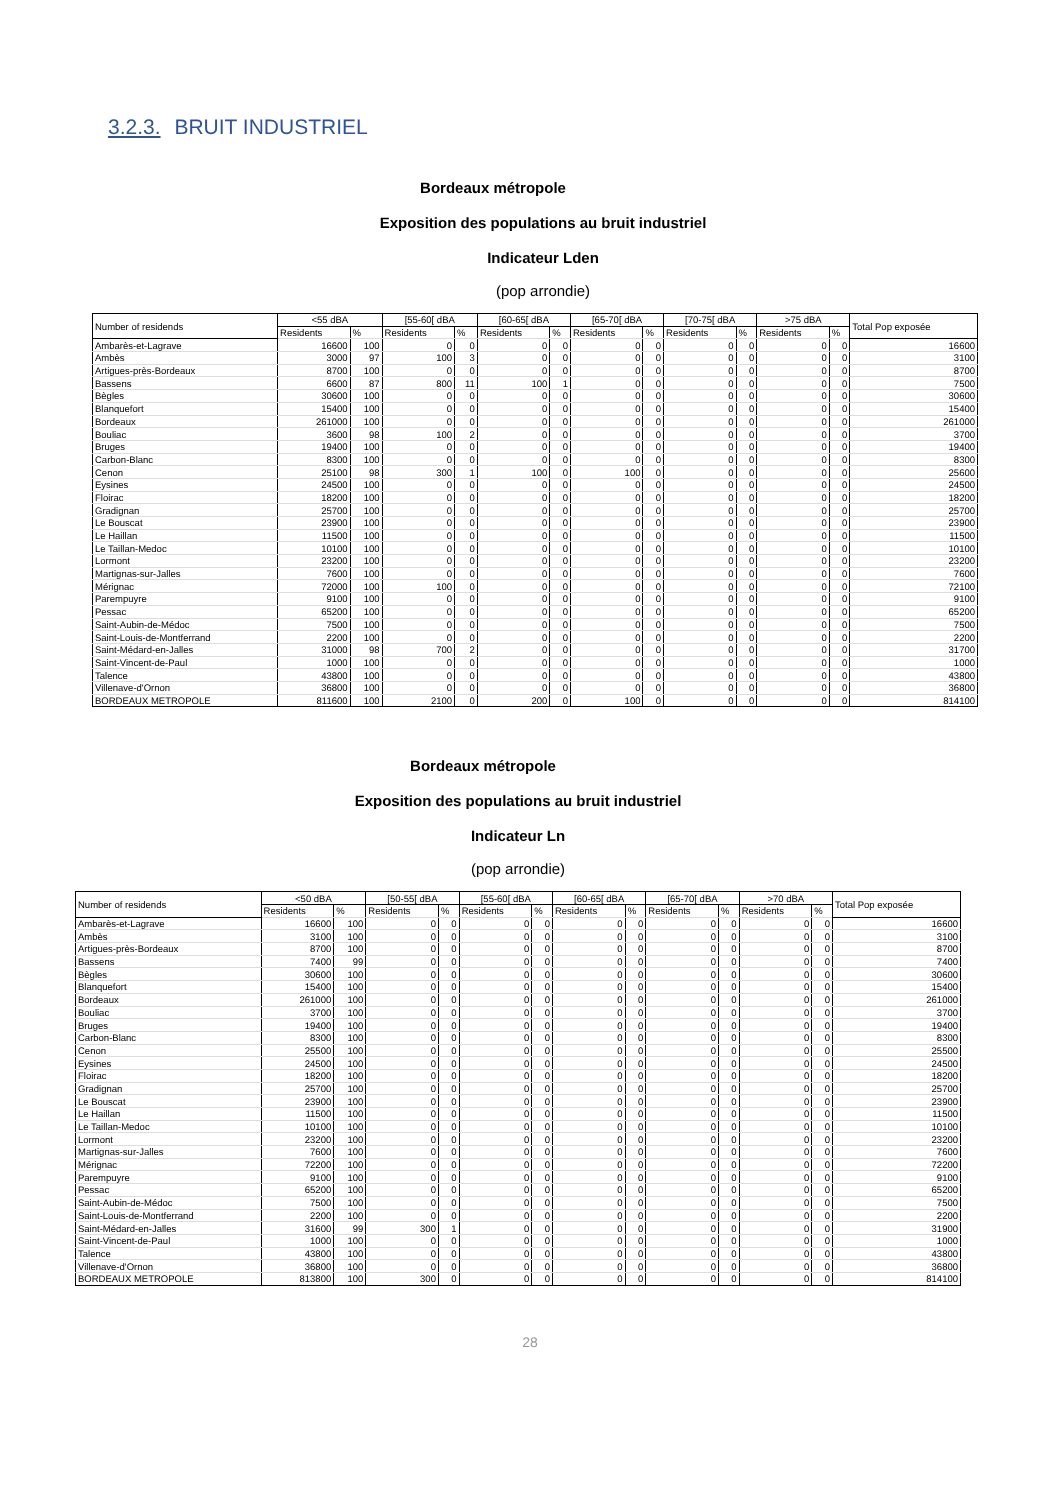3.2.3. BRUIT INDUSTRIEL
Bordeaux métropole
Exposition des populations au bruit industriel
Indicateur Lden
(pop arrondie)
| Number of residends | <55 dBA | | [55-60[ dBA | | [60-65[ dBA | | [65-70[ dBA | | [70-75[ dBA | | >75 dBA | | Total Pop exposée |
| --- | --- | --- | --- | --- | --- | --- | --- | --- | --- | --- | --- | --- | --- |
| | Residents | % | Residents | % | Residents | % | Residents | % | Residents | % | Residents | % | |
| Ambarès-et-Lagrave | 16600 | 100 | 0 | 0 | 0 | 0 | 0 | 0 | 0 | 0 | 0 | 0 | 16600 |
| Ambès | 3000 | 97 | 100 | 3 | 0 | 0 | 0 | 0 | 0 | 0 | 0 | 0 | 3100 |
| Artigues-près-Bordeaux | 8700 | 100 | 0 | 0 | 0 | 0 | 0 | 0 | 0 | 0 | 0 | 0 | 8700 |
| Bassens | 6600 | 87 | 800 | 11 | 100 | 1 | 0 | 0 | 0 | 0 | 0 | 0 | 7500 |
| Bègles | 30600 | 100 | 0 | 0 | 0 | 0 | 0 | 0 | 0 | 0 | 0 | 0 | 30600 |
| Blanquefort | 15400 | 100 | 0 | 0 | 0 | 0 | 0 | 0 | 0 | 0 | 0 | 0 | 15400 |
| Bordeaux | 261000 | 100 | 0 | 0 | 0 | 0 | 0 | 0 | 0 | 0 | 0 | 0 | 261000 |
| Bouliac | 3600 | 98 | 100 | 2 | 0 | 0 | 0 | 0 | 0 | 0 | 0 | 0 | 3700 |
| Bruges | 19400 | 100 | 0 | 0 | 0 | 0 | 0 | 0 | 0 | 0 | 0 | 0 | 19400 |
| Carbon-Blanc | 8300 | 100 | 0 | 0 | 0 | 0 | 0 | 0 | 0 | 0 | 0 | 0 | 8300 |
| Cenon | 25100 | 98 | 300 | 1 | 100 | 0 | 100 | 0 | 0 | 0 | 0 | 0 | 25600 |
| Eysines | 24500 | 100 | 0 | 0 | 0 | 0 | 0 | 0 | 0 | 0 | 0 | 0 | 24500 |
| Floirac | 18200 | 100 | 0 | 0 | 0 | 0 | 0 | 0 | 0 | 0 | 0 | 0 | 18200 |
| Gradignan | 25700 | 100 | 0 | 0 | 0 | 0 | 0 | 0 | 0 | 0 | 0 | 0 | 25700 |
| Le Bouscat | 23900 | 100 | 0 | 0 | 0 | 0 | 0 | 0 | 0 | 0 | 0 | 0 | 23900 |
| Le Haillan | 11500 | 100 | 0 | 0 | 0 | 0 | 0 | 0 | 0 | 0 | 0 | 0 | 11500 |
| Le Taillan-Medoc | 10100 | 100 | 0 | 0 | 0 | 0 | 0 | 0 | 0 | 0 | 0 | 0 | 10100 |
| Lormont | 23200 | 100 | 0 | 0 | 0 | 0 | 0 | 0 | 0 | 0 | 0 | 0 | 23200 |
| Martignas-sur-Jalles | 7600 | 100 | 0 | 0 | 0 | 0 | 0 | 0 | 0 | 0 | 0 | 0 | 7600 |
| Mérignac | 72000 | 100 | 100 | 0 | 0 | 0 | 0 | 0 | 0 | 0 | 0 | 0 | 72100 |
| Parempuyre | 9100 | 100 | 0 | 0 | 0 | 0 | 0 | 0 | 0 | 0 | 0 | 0 | 9100 |
| Pessac | 65200 | 100 | 0 | 0 | 0 | 0 | 0 | 0 | 0 | 0 | 0 | 0 | 65200 |
| Saint-Aubin-de-Médoc | 7500 | 100 | 0 | 0 | 0 | 0 | 0 | 0 | 0 | 0 | 0 | 0 | 7500 |
| Saint-Louis-de-Montferrand | 2200 | 100 | 0 | 0 | 0 | 0 | 0 | 0 | 0 | 0 | 0 | 0 | 2200 |
| Saint-Médard-en-Jalles | 31000 | 98 | 700 | 2 | 0 | 0 | 0 | 0 | 0 | 0 | 0 | 0 | 31700 |
| Saint-Vincent-de-Paul | 1000 | 100 | 0 | 0 | 0 | 0 | 0 | 0 | 0 | 0 | 0 | 0 | 1000 |
| Talence | 43800 | 100 | 0 | 0 | 0 | 0 | 0 | 0 | 0 | 0 | 0 | 0 | 43800 |
| Villenave-d'Ornon | 36800 | 100 | 0 | 0 | 0 | 0 | 0 | 0 | 0 | 0 | 0 | 0 | 36800 |
| BORDEAUX METROPOLE | 811600 | 100 | 2100 | 0 | 200 | 0 | 100 | 0 | 0 | 0 | 0 | 0 | 814100 |
Bordeaux métropole
Exposition des populations au bruit industriel
Indicateur Ln
(pop arrondie)
| Number of residends | <50 dBA | | [50-55[ dBA | | [55-60[ dBA | | [60-65[ dBA | | [65-70[ dBA | | >70 dBA | | Total Pop exposée |
| --- | --- | --- | --- | --- | --- | --- | --- | --- | --- | --- | --- | --- | --- |
| | Residents | % | Residents | % | Residents | % | Residents | % | Residents | % | Residents | % | |
| Ambarès-et-Lagrave | 16600 | 100 | 0 | 0 | 0 | 0 | 0 | 0 | 0 | 0 | 0 | 0 | 16600 |
| Ambès | 3100 | 100 | 0 | 0 | 0 | 0 | 0 | 0 | 0 | 0 | 0 | 0 | 3100 |
| Artigues-près-Bordeaux | 8700 | 100 | 0 | 0 | 0 | 0 | 0 | 0 | 0 | 0 | 0 | 0 | 8700 |
| Bassens | 7400 | 99 | 0 | 0 | 0 | 0 | 0 | 0 | 0 | 0 | 0 | 0 | 7400 |
| Bègles | 30600 | 100 | 0 | 0 | 0 | 0 | 0 | 0 | 0 | 0 | 0 | 0 | 30600 |
| Blanquefort | 15400 | 100 | 0 | 0 | 0 | 0 | 0 | 0 | 0 | 0 | 0 | 0 | 15400 |
| Bordeaux | 261000 | 100 | 0 | 0 | 0 | 0 | 0 | 0 | 0 | 0 | 0 | 0 | 261000 |
| Bouliac | 3700 | 100 | 0 | 0 | 0 | 0 | 0 | 0 | 0 | 0 | 0 | 0 | 3700 |
| Bruges | 19400 | 100 | 0 | 0 | 0 | 0 | 0 | 0 | 0 | 0 | 0 | 0 | 19400 |
| Carbon-Blanc | 8300 | 100 | 0 | 0 | 0 | 0 | 0 | 0 | 0 | 0 | 0 | 0 | 8300 |
| Cenon | 25500 | 100 | 0 | 0 | 0 | 0 | 0 | 0 | 0 | 0 | 0 | 0 | 25500 |
| Eysines | 24500 | 100 | 0 | 0 | 0 | 0 | 0 | 0 | 0 | 0 | 0 | 0 | 24500 |
| Floirac | 18200 | 100 | 0 | 0 | 0 | 0 | 0 | 0 | 0 | 0 | 0 | 0 | 18200 |
| Gradignan | 25700 | 100 | 0 | 0 | 0 | 0 | 0 | 0 | 0 | 0 | 0 | 0 | 25700 |
| Le Bouscat | 23900 | 100 | 0 | 0 | 0 | 0 | 0 | 0 | 0 | 0 | 0 | 0 | 23900 |
| Le Haillan | 11500 | 100 | 0 | 0 | 0 | 0 | 0 | 0 | 0 | 0 | 0 | 0 | 11500 |
| Le Taillan-Medoc | 10100 | 100 | 0 | 0 | 0 | 0 | 0 | 0 | 0 | 0 | 0 | 0 | 10100 |
| Lormont | 23200 | 100 | 0 | 0 | 0 | 0 | 0 | 0 | 0 | 0 | 0 | 0 | 23200 |
| Martignas-sur-Jalles | 7600 | 100 | 0 | 0 | 0 | 0 | 0 | 0 | 0 | 0 | 0 | 0 | 7600 |
| Mérignac | 72200 | 100 | 0 | 0 | 0 | 0 | 0 | 0 | 0 | 0 | 0 | 0 | 72200 |
| Parempuyre | 9100 | 100 | 0 | 0 | 0 | 0 | 0 | 0 | 0 | 0 | 0 | 0 | 9100 |
| Pessac | 65200 | 100 | 0 | 0 | 0 | 0 | 0 | 0 | 0 | 0 | 0 | 0 | 65200 |
| Saint-Aubin-de-Médoc | 7500 | 100 | 0 | 0 | 0 | 0 | 0 | 0 | 0 | 0 | 0 | 0 | 7500 |
| Saint-Louis-de-Montferrand | 2200 | 100 | 0 | 0 | 0 | 0 | 0 | 0 | 0 | 0 | 0 | 0 | 2200 |
| Saint-Médard-en-Jalles | 31600 | 99 | 300 | 1 | 0 | 0 | 0 | 0 | 0 | 0 | 0 | 0 | 31900 |
| Saint-Vincent-de-Paul | 1000 | 100 | 0 | 0 | 0 | 0 | 0 | 0 | 0 | 0 | 0 | 0 | 1000 |
| Talence | 43800 | 100 | 0 | 0 | 0 | 0 | 0 | 0 | 0 | 0 | 0 | 0 | 43800 |
| Villenave-d'Ornon | 36800 | 100 | 0 | 0 | 0 | 0 | 0 | 0 | 0 | 0 | 0 | 0 | 36800 |
| BORDEAUX METROPOLE | 813800 | 100 | 300 | 0 | 0 | 0 | 0 | 0 | 0 | 0 | 0 | 0 | 814100 |
28